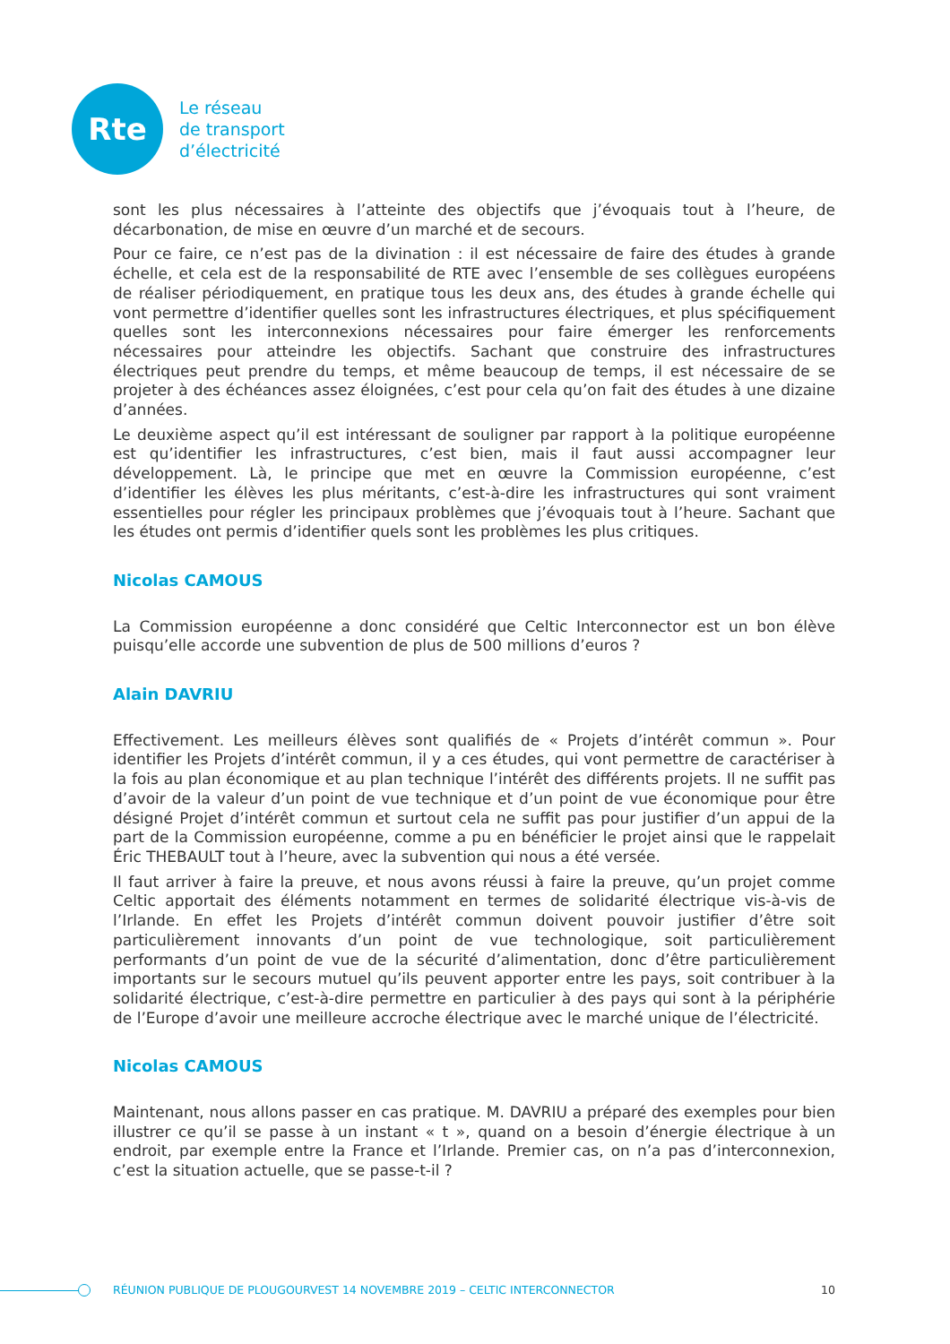Rte
Le réseau
de transport
d’électricité
sont les plus nécessaires à l’atteinte des objectifs que j’évoquais tout à l’heure, de décarbonation, de mise en œuvre d’un marché et de secours.
Pour ce faire, ce n’est pas de la divination : il est nécessaire de faire des études à grande échelle, et cela est de la responsabilité de RTE avec l’ensemble de ses collègues européens de réaliser périodiquement, en pratique tous les deux ans, des études à grande échelle qui vont permettre d’identifier quelles sont les infrastructures électriques, et plus spécifiquement quelles sont les interconnexions nécessaires pour faire émerger les renforcements nécessaires pour atteindre les objectifs. Sachant que construire des infrastructures électriques peut prendre du temps, et même beaucoup de temps, il est nécessaire de se projeter à des échéances assez éloignées, c’est pour cela qu’on fait des études à une dizaine d’années.
Le deuxième aspect qu’il est intéressant de souligner par rapport à la politique européenne est qu’identifier les infrastructures, c’est bien, mais il faut aussi accompagner leur développement. Là, le principe que met en œuvre la Commission européenne, c’est d’identifier les élèves les plus méritants, c’est-à-dire les infrastructures qui sont vraiment essentielles pour régler les principaux problèmes que j’évoquais tout à l’heure. Sachant que les études ont permis d’identifier quels sont les problèmes les plus critiques.
Nicolas CAMOUS
La Commission européenne a donc considéré que Celtic Interconnector est un bon élève puisqu’elle accorde une subvention de plus de 500 millions d’euros ?
Alain DAVRIU
Effectivement. Les meilleurs élèves sont qualifiés de « Projets d’intérêt commun ». Pour identifier les Projets d’intérêt commun, il y a ces études, qui vont permettre de caractériser à la fois au plan économique et au plan technique l’intérêt des différents projets. Il ne suffit pas d’avoir de la valeur d’un point de vue technique et d’un point de vue économique pour être désigné Projet d’intérêt commun et surtout cela ne suffit pas pour justifier d’un appui de la part de la Commission européenne, comme a pu en bénéficier le projet ainsi que le rappelait Éric THEBAULT tout à l’heure, avec la subvention qui nous a été versée.
Il faut arriver à faire la preuve, et nous avons réussi à faire la preuve, qu’un projet comme Celtic apportait des éléments notamment en termes de solidarité électrique vis-à-vis de l’Irlande. En effet les Projets d’intérêt commun doivent pouvoir justifier d’être soit particulièrement innovants d’un point de vue technologique, soit particulièrement performants d’un point de vue de la sécurité d’alimentation, donc d’être particulièrement importants sur le secours mutuel qu’ils peuvent apporter entre les pays, soit contribuer à la solidarité électrique, c’est-à-dire permettre en particulier à des pays qui sont à la périphérie de l’Europe d’avoir une meilleure accroche électrique avec le marché unique de l’électricité.
Nicolas CAMOUS
Maintenant, nous allons passer en cas pratique. M. DAVRIU a préparé des exemples pour bien illustrer ce qu’il se passe à un instant « t », quand on a besoin d’énergie électrique à un endroit, par exemple entre la France et l’Irlande. Premier cas, on n’a pas d’interconnexion, c’est la situation actuelle, que se passe-t-il ?
RÉUNION PUBLIQUE DE PLOUGOURVEST 14 NOVEMBRE 2019 – CELTIC INTERCONNECTOR 10